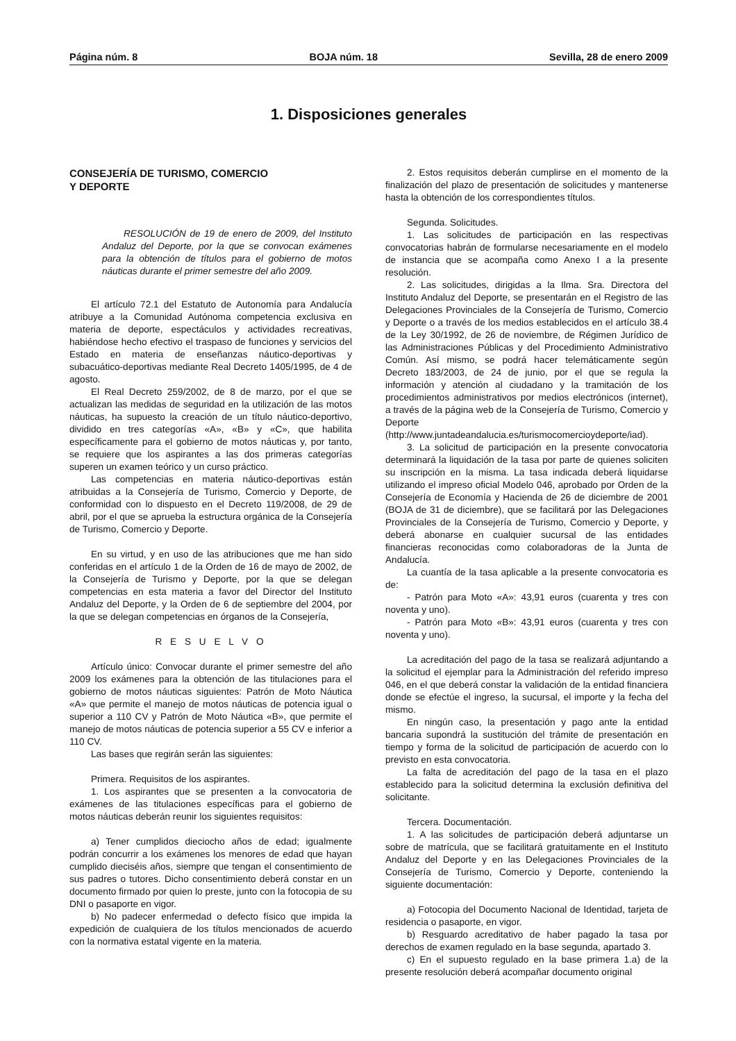Página núm. 8 BOJA núm. 18 Sevilla, 28 de enero 2009
1. Disposiciones generales
CONSEJERÍA DE TURISMO, COMERCIO
Y DEPORTE
RESOLUCIÓN de 19 de enero de 2009, del Instituto Andaluz del Deporte, por la que se convocan exámenes para la obtención de títulos para el gobierno de motos náuticas durante el primer semestre del año 2009.
El artículo 72.1 del Estatuto de Autonomía para Andalucía atribuye a la Comunidad Autónoma competencia exclusiva en materia de deporte, espectáculos y actividades recreativas, habiéndose hecho efectivo el traspaso de funciones y servicios del Estado en materia de enseñanzas náutico-deportivas y subacuático-deportivas mediante Real Decreto 1405/1995, de 4 de agosto.
El Real Decreto 259/2002, de 8 de marzo, por el que se actualizan las medidas de seguridad en la utilización de las motos náuticas, ha supuesto la creación de un título náutico-deportivo, dividido en tres categorías «A», «B» y «C», que habilita específicamente para el gobierno de motos náuticas y, por tanto, se requiere que los aspirantes a las dos primeras categorías superen un examen teórico y un curso práctico.
Las competencias en materia náutico-deportivas están atribuidas a la Consejería de Turismo, Comercio y Deporte, de conformidad con lo dispuesto en el Decreto 119/2008, de 29 de abril, por el que se aprueba la estructura orgánica de la Consejería de Turismo, Comercio y Deporte.
En su virtud, y en uso de las atribuciones que me han sido conferidas en el artículo 1 de la Orden de 16 de mayo de 2002, de la Consejería de Turismo y Deporte, por la que se delegan competencias en esta materia a favor del Director del Instituto Andaluz del Deporte, y la Orden de 6 de septiembre del 2004, por la que se delegan competencias en órganos de la Consejería,
R E S U E L V O
Artículo único: Convocar durante el primer semestre del año 2009 los exámenes para la obtención de las titulaciones para el gobierno de motos náuticas siguientes: Patrón de Moto Náutica «A» que permite el manejo de motos náuticas de potencia igual o superior a 110 CV y Patrón de Moto Náutica «B», que permite el manejo de motos náuticas de potencia superior a 55 CV e inferior a 110 CV.
Las bases que regirán serán las siguientes:
Primera. Requisitos de los aspirantes.
1. Los aspirantes que se presenten a la convocatoria de exámenes de las titulaciones específicas para el gobierno de motos náuticas deberán reunir los siguientes requisitos:
a) Tener cumplidos dieciocho años de edad; igualmente podrán concurrir a los exámenes los menores de edad que hayan cumplido dieciséis años, siempre que tengan el consentimiento de sus padres o tutores. Dicho consentimiento deberá constar en un documento firmado por quien lo preste, junto con la fotocopia de su DNI o pasaporte en vigor.
b) No padecer enfermedad o defecto físico que impida la expedición de cualquiera de los títulos mencionados de acuerdo con la normativa estatal vigente en la materia.
2. Estos requisitos deberán cumplirse en el momento de la finalización del plazo de presentación de solicitudes y mantenerse hasta la obtención de los correspondientes títulos.
Segunda. Solicitudes.
1. Las solicitudes de participación en las respectivas convocatorias habrán de formularse necesariamente en el modelo de instancia que se acompaña como Anexo I a la presente resolución.
2. Las solicitudes, dirigidas a la Ilma. Sra. Directora del Instituto Andaluz del Deporte, se presentarán en el Registro de las Delegaciones Provinciales de la Consejería de Turismo, Comercio y Deporte o a través de los medios establecidos en el artículo 38.4 de la Ley 30/1992, de 26 de noviembre, de Régimen Jurídico de las Administraciones Públicas y del Procedimiento Administrativo Común. Así mismo, se podrá hacer telemáticamente según Decreto 183/2003, de 24 de junio, por el que se regula la información y atención al ciudadano y la tramitación de los procedimientos administrativos por medios electrónicos (internet), a través de la página web de la Consejería de Turismo, Comercio y Deporte (http://www.juntadeandalucia.es/turismocomercioydeporte/iad).
3. La solicitud de participación en la presente convocatoria determinará la liquidación de la tasa por parte de quienes soliciten su inscripción en la misma. La tasa indicada deberá liquidarse utilizando el impreso oficial Modelo 046, aprobado por Orden de la Consejería de Economía y Hacienda de 26 de diciembre de 2001 (BOJA de 31 de diciembre), que se facilitará por las Delegaciones Provinciales de la Consejería de Turismo, Comercio y Deporte, y deberá abonarse en cualquier sucursal de las entidades financieras reconocidas como colaboradoras de la Junta de Andalucía.
La cuantía de la tasa aplicable a la presente convocatoria es de:
- Patrón para Moto «A»: 43,91 euros (cuarenta y tres con noventa y uno).
- Patrón para Moto «B»: 43,91 euros (cuarenta y tres con noventa y uno).
La acreditación del pago de la tasa se realizará adjuntando a la solicitud el ejemplar para la Administración del referido impreso 046, en el que deberá constar la validación de la entidad financiera donde se efectúe el ingreso, la sucursal, el importe y la fecha del mismo.
En ningún caso, la presentación y pago ante la entidad bancaria supondrá la sustitución del trámite de presentación en tiempo y forma de la solicitud de participación de acuerdo con lo previsto en esta convocatoria.
La falta de acreditación del pago de la tasa en el plazo establecido para la solicitud determina la exclusión definitiva del solicitante.
Tercera. Documentación.
1. A las solicitudes de participación deberá adjuntarse un sobre de matrícula, que se facilitará gratuitamente en el Instituto Andaluz del Deporte y en las Delegaciones Provinciales de la Consejería de Turismo, Comercio y Deporte, conteniendo la siguiente documentación:
a) Fotocopia del Documento Nacional de Identidad, tarjeta de residencia o pasaporte, en vigor.
b) Resguardo acreditativo de haber pagado la tasa por derechos de examen regulado en la base segunda, apartado 3.
c) En el supuesto regulado en la base primera 1.a) de la presente resolución deberá acompañar documento original